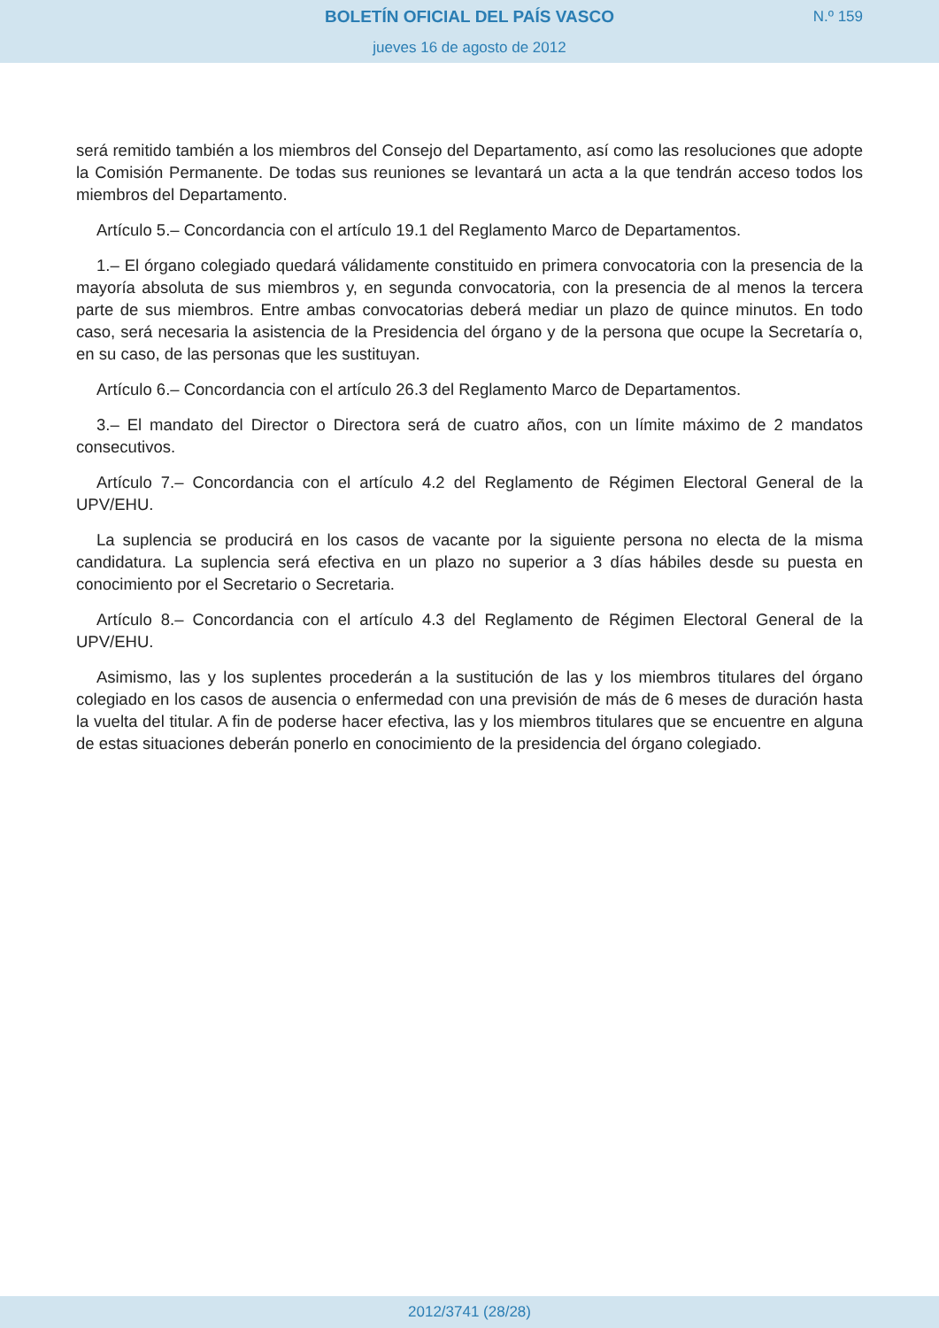BOLETÍN OFICIAL DEL PAÍS VASCO
N.º 159
jueves 16 de agosto de 2012
será remitido también a los miembros del Consejo del Departamento, así como las resoluciones que adopte la Comisión Permanente. De todas sus reuniones se levantará un acta a la que tendrán acceso todos los miembros del Departamento.
Artículo 5.– Concordancia con el artículo 19.1 del Reglamento Marco de Departamentos.
1.– El órgano colegiado quedará válidamente constituido en primera convocatoria con la presencia de la mayoría absoluta de sus miembros y, en segunda convocatoria, con la presencia de al menos la tercera parte de sus miembros. Entre ambas convocatorias deberá mediar un plazo de quince minutos. En todo caso, será necesaria la asistencia de la Presidencia del órgano y de la persona que ocupe la Secretaría o, en su caso, de las personas que les sustituyan.
Artículo 6.– Concordancia con el artículo 26.3 del Reglamento Marco de Departamentos.
3.– El mandato del Director o Directora será de cuatro años, con un límite máximo de 2 mandatos consecutivos.
Artículo 7.– Concordancia con el artículo 4.2 del Reglamento de Régimen Electoral General de la UPV/EHU.
La suplencia se producirá en los casos de vacante por la siguiente persona no electa de la misma candidatura. La suplencia será efectiva en un plazo no superior a 3 días hábiles desde su puesta en conocimiento por el Secretario o Secretaria.
Artículo 8.– Concordancia con el artículo 4.3 del Reglamento de Régimen Electoral General de la UPV/EHU.
Asimismo, las y los suplentes procederán a la sustitución de las y los miembros titulares del órgano colegiado en los casos de ausencia o enfermedad con una previsión de más de 6 meses de duración hasta la vuelta del titular. A fin de poderse hacer efectiva, las y los miembros titulares que se encuentre en alguna de estas situaciones deberán ponerlo en conocimiento de la presidencia del órgano colegiado.
2012/3741 (28/28)